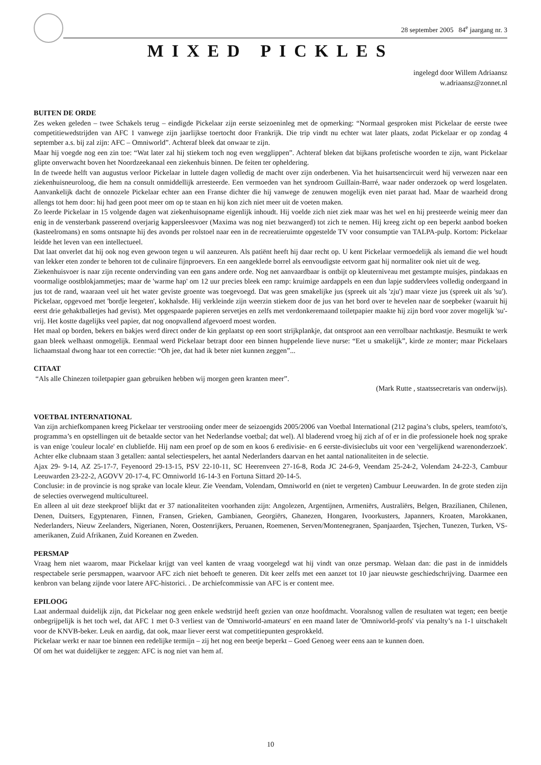28 september 2005 84<sup>e</sup> jaargang nr. 3
MIXED PICKLES
ingelegd door Willem Adriaansz
w.adriaansz@zonnet.nl
BUITEN DE ORDE
Zes weken geleden – twee Schakels terug – eindigde Pickelaar zijn eerste seizoeninleg met de opmerking: “Normaal gesproken mist Pickelaar de eerste twee competitiewedstrijden van AFC 1 vanwege zijn jaarlijkse toertocht door Frankrijk. Die trip vindt nu echter wat later plaats, zodat Pickelaar er op zondag 4 september a.s. bij zal zijn: AFC – Omniworld”. Achteraf bleek dat onwaar te zijn.
Maar hij voegde nog een zin toe: “Wat later zal hij stiekem toch nog even wegglippen”. Achteraf bleken dat bijkans profetische woorden te zijn, want Pickelaar glipte onverwacht boven het Noordzeekanaal een ziekenhuis binnen. De feiten ter opheldering.
In de tweede helft van augustus verloor Pickelaar in luttele dagen volledig de macht over zijn onderbenen. Via het huisartsencircuit werd hij verwezen naar een ziekenhuisneuroloog, die hem na consult onmiddellijk arresteerde. Een vermoeden van het syndroom Guillain-Barré, waar nader onderzoek op werd losgelaten. Aanvankelijk dacht de onnozele Pickelaar echter aan een Franse dichter die hij vanwege de zenuwen mogelijk even niet paraat had. Maar de waarheid drong allengs tot hem door: hij had geen poot meer om op te staan en hij kon zich niet meer uit de voeten maken.
Zo leerde Pickelaar in 15 volgende dagen wat ziekenhuisopname eigenlijk inhoudt. Hij voelde zich niet ziek maar was het wel en hij presteerde weinig meer dan enig in de vensterbank passerend overjarig kappersleesvoer (Maxima was nog niet bezwangerd) tot zich te nemen. Hij kreeg zicht op een beperkt aanbod boeken (kasteelromans) en soms ontsnapte hij des avonds per rolstoel naar een in de recreatieruimte opgestelde TV voor consumptie van TALPA-pulp. Kortom: Pickelaar leidde het leven van een intellectueel.
Dat laat onverlet dat hij ook nog even gewoon tegen u wil aanzeuren. Als patiënt heeft hij daar recht op. U kent Pickelaar vermoedelijk als iemand die wel houdt van lekker eten zonder te behoren tot de culinaire fijnproevers. En een aangeklede borrel als eenvoudigste eetvorm gaat hij normaliter ook niet uit de weg.
Ziekenhuisvoer is naar zijn recente ondervinding van een gans andere orde. Nog net aanvaardbaar is ontbijt op kleuterniveau met gestampte muisjes, pindakaas en voormalige oostblokjammetjes; maar de 'warme hap' om 12 uur precies bleek een ramp: kruimige aardappels en een dun lapje suddervlees volledig ondergaand in jus tot de rand, waaraan veel uit het water geviste groente was toegevoegd. Dat was geen smakelijke jus (spreek uit als 'zju') maar vieze jus (spreek uit als 'su'). Pickelaar, opgevoed met 'bordje leegeten', kokhalsde. Hij verkleinde zijn weerzin stiekem door de jus van het bord over te hevelen naar de soepbeker (waaruit hij eerst drie gehaktballetjes had gevist). Met opgespaarde papieren servetjes en zelfs met verdonkeremaand toiletpapier maakte hij zijn bord voor zover mogelijk 'su'-vrij. Het kostte dagelijks veel papier, dat nog onopvallend afgevoerd moest worden.
Het maal op borden, bekers en bakjes werd direct onder de kin geplaatst op een soort strijkplankje, dat ontsproot aan een verrolbaar nachtkastje. Besmuikt te werk gaan bleek welhaast onmogelijk. Eenmaal werd Pickelaar betrapt door een binnen huppelende lieve nurse: “Eet u smakelijk”, kirde ze monter; maar Pickelaars lichaamstaal dwong haar tot een correctie: “Oh jee, dat had ik beter niet kunnen zeggen”...
CITAAT
“Als alle Chinezen toiletpapier gaan gebruiken hebben wij morgen geen kranten meer”.
(Mark Rutte , staatssecretaris van onderwijs).
VOETBAL INTERNATIONAL
Van zijn archiefkompanen kreeg Pickelaar ter verstrooiing onder meer de seizoengids 2005/2006 van Voetbal International (212 pagina’s clubs, spelers, teamfoto's, programma’s en opstellingen uit de betaalde sector van het Nederlandse voetbal; dat wel). Al bladerend vroeg hij zich af of er in die professionele hoek nog sprake is van enige 'couleur locale' en clubliefde. Hij nam een proef op de som en koos 6 eredivisie- en 6 eerste-divisieclubs uit voor een 'vergelijkend warenonderzoek'. Achter elke clubnaam staan 3 getallen: aantal selectiespelers, het aantal Nederlanders daarvan en het aantal nationaliteiten in de selectie.
Ajax 29- 9-14, AZ 25-17-7, Feyenoord 29-13-15, PSV 22-10-11, SC Heerenveen 27-16-8, Roda JC 24-6-9, Veendam 25-24-2, Volendam 24-22-3, Cambuur Leeuwarden 23-22-2, AGOVV 20-17-4, FC Omniworld 16-14-3 en Fortuna Sittard 20-14-5.
Conclusie: in de provincie is nog sprake van locale kleur. Zie Veendam, Volendam, Omniworld en (niet te vergeten) Cambuur Leeuwarden. In de grote steden zijn de selecties overwegend multicultureel.
En alleen al uit deze steekproef blijkt dat er 37 nationaliteiten voorhanden zijn: Angolezen, Argentijnen, Armeniërs, Australiërs, Belgen, Brazilianen, Chilenen, Denen, Duitsers, Egyptenaren, Finnen, Fransen, Grieken, Gambianen, Georgiërs, Ghanezen, Hongaren, Ivoorkusters, Japanners, Kroaten, Marokkanen, Nederlanders, Nieuw Zeelanders, Nigerianen, Noren, Oostenrijkers, Peruanen, Roemenen, Serven/Montenegranen, Spanjaarden, Tsjechen, Tunezen, Turken, VS-amerikanen, Zuid Afrikanen, Zuid Koreanen en Zweden.
PERSMAP
Vraag hem niet waarom, maar Pickelaar krijgt van veel kanten de vraag voorgelegd wat hij vindt van onze persmap. Welaan dan: die past in de inmiddels respectabele serie persmappen, waarvoor AFC zich niet behoeft te generen. Dit keer zelfs met een aanzet tot 10 jaar nieuwste geschiedschrijving. Daarmee een kenbron van belang zijnde voor latere AFC-historici. . De archiefcommissie van AFC is er content mee.
EPILOOG
Laat andermaal duidelijk zijn, dat Pickelaar nog geen enkele wedstrijd heeft gezien van onze hoofdmacht. Vooralsnog vallen de resultaten wat tegen; een beetje onbegrijpelijk is het toch wel, dat AFC 1 met 0-3 verliest van de 'Omniworld-amateurs' en een maand later de 'Omniworld-profs' via penalty’s na 1-1 uitschakelt voor de KNVB-beker. Leuk en aardig, dat ook, maar liever eerst wat competitiepunten gesprokkeld.
Pickelaar werkt er naar toe binnen een redelijke termijn – zij het nog een beetje beperkt – Goed Genoeg weer eens aan te kunnen doen.
Of om het wat duidelijker te zeggen: AFC is nog niet van hem af.
10